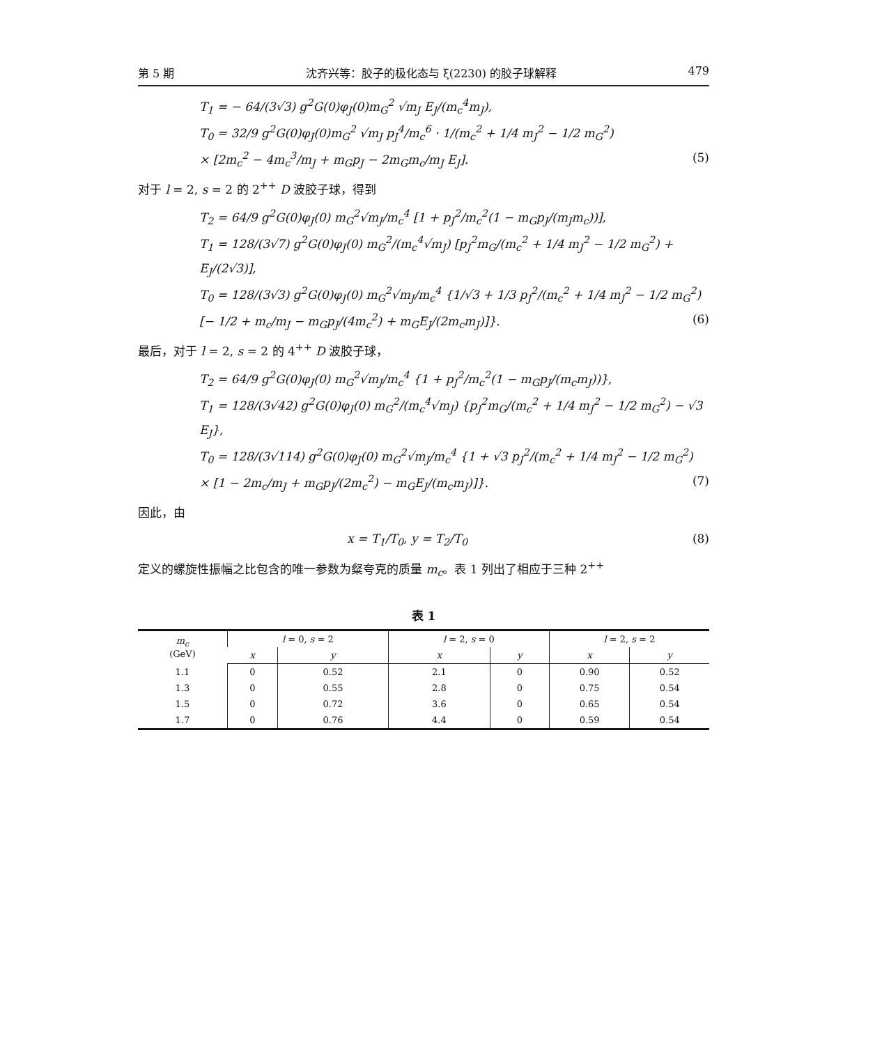第 5 期 沈齐兴等：胶子的极化态与 ξ(2230) 的胶子球解释 479
T<sub>1</sub> = − 64/(3√3) g<sup>2</sup>G(0)φ<sub>J</sub>(0)m<sub>G</sub><sup>2</sup> √m<sub>J</sub> E<sub>J</sub>/(m<sub>c</sub><sup>4</sup>m<sub>J</sub>),
T<sub>0</sub> = 32/9 g<sup>2</sup>G(0)φ<sub>J</sub>(0)m<sub>G</sub><sup>2</sup> √m<sub>J</sub> p<sub>J</sub><sup>4</sup>/m<sub>c</sub><sup>6</sup> · 1/(m<sub>c</sub><sup>2</sup> + 1/4 m<sub>J</sub><sup>2</sup> − 1/2 m<sub>G</sub><sup>2</sup>)
× [2m<sub>c</sub><sup>2</sup> − 4m<sub>c</sub><sup>3</sup>/m<sub>J</sub> + m<sub>G</sub>p<sub>J</sub> − 2m<sub>G</sub>m<sub>c</sub>/m<sub>J</sub> E<sub>J</sub>]. (5)
对于 l = 2, s = 2 的 2<sup>++</sup> D 波胶子球，得到
T<sub>2</sub> = 64/9 g<sup>2</sup>G(0)φ<sub>J</sub>(0) m<sub>G</sub><sup>2</sup>√m<sub>J</sub>/m<sub>c</sub><sup>4</sup> [1 + p<sub>J</sub><sup>2</sup>/m<sub>c</sub><sup>2</sup>(1 − m<sub>G</sub>p<sub>J</sub>/(m<sub>J</sub>m<sub>c</sub>))],
T<sub>1</sub> = 128/(3√7) g<sup>2</sup>G(0)φ<sub>J</sub>(0) m<sub>G</sub><sup>2</sup>/(m<sub>c</sub><sup>4</sup>√m<sub>J</sub>) [p<sub>J</sub><sup>2</sup>m<sub>G</sub>/(m<sub>c</sub><sup>2</sup> + 1/4 m<sub>J</sub><sup>2</sup> − 1/2 m<sub>G</sub><sup>2</sup>) + E<sub>J</sub>/(2√3)],
T<sub>0</sub> = 128/(3√3) g<sup>2</sup>G(0)φ<sub>J</sub>(0) m<sub>G</sub><sup>2</sup>√m<sub>J</sub>/m<sub>c</sub><sup>4</sup> {1/√3 + 1/3 p<sub>J</sub><sup>2</sup>/(m<sub>c</sub><sup>2</sup> + 1/4 m<sub>J</sub><sup>2</sup> − 1/2 m<sub>G</sub><sup>2</sup>)
[− 1/2 + m<sub>c</sub>/m<sub>J</sub> − m<sub>G</sub>p<sub>J</sub>/(4m<sub>c</sub><sup>2</sup>) + m<sub>G</sub>E<sub>J</sub>/(2m<sub>c</sub>m<sub>J</sub>)]}. (6)
最后，对于 l = 2, s = 2 的 4<sup>++</sup> D 波胶子球，
T<sub>2</sub> = 64/9 g<sup>2</sup>G(0)φ<sub>J</sub>(0) m<sub>G</sub><sup>2</sup>√m<sub>J</sub>/m<sub>c</sub><sup>4</sup> {1 + p<sub>J</sub><sup>2</sup>/m<sub>c</sub><sup>2</sup>(1 − m<sub>G</sub>p<sub>J</sub>/(m<sub>c</sub>m<sub>J</sub>))},
T<sub>1</sub> = 128/(3√42) g<sup>2</sup>G(0)φ<sub>J</sub>(0) m<sub>G</sub><sup>2</sup>/(m<sub>c</sub><sup>4</sup>√m<sub>J</sub>) {p<sub>J</sub><sup>2</sup>m<sub>G</sub>/(m<sub>c</sub><sup>2</sup> + 1/4 m<sub>J</sub><sup>2</sup> − 1/2 m<sub>G</sub><sup>2</sup>) − √3 E<sub>J</sub>},
T<sub>0</sub> = 128/(3√114) g<sup>2</sup>G(0)φ<sub>J</sub>(0) m<sub>G</sub><sup>2</sup>√m<sub>J</sub>/m<sub>c</sub><sup>4</sup> {1 + √3 p<sub>J</sub><sup>2</sup>/(m<sub>c</sub><sup>2</sup> + 1/4 m<sub>J</sub><sup>2</sup> − 1/2 m<sub>G</sub><sup>2</sup>)
× [1 − 2m<sub>c</sub>/m<sub>J</sub> + m<sub>G</sub>p<sub>J</sub>/(2m<sub>c</sub><sup>2</sup>) − m<sub>G</sub>E<sub>J</sub>/(m<sub>c</sub>m<sub>J</sub>)]}. (7)
因此，由
x = T<sub>1</sub>/T<sub>0</sub>, y = T<sub>2</sub>/T<sub>0</sub> (8)
定义的螺旋性振幅之比包含的唯一参数为粲夸克的质量 m<sub>c</sub>。表 1 列出了相应于三种 2<sup>++</sup>
表 1
| m<sub>c</sub> (GeV) | l = 0, s = 2 | | l = 2, s = 0 | | l = 2, s = 2 | |
| --- | --- | --- | --- | --- | --- | --- |
| | x | y | x | y | x | y |
| 1.1 | 0 | 0.52 | 2.1 | 0 | 0.90 | 0.52 |
| 1.3 | 0 | 0.55 | 2.8 | 0 | 0.75 | 0.54 |
| 1.5 | 0 | 0.72 | 3.6 | 0 | 0.65 | 0.54 |
| 1.7 | 0 | 0.76 | 4.4 | 0 | 0.59 | 0.54 |